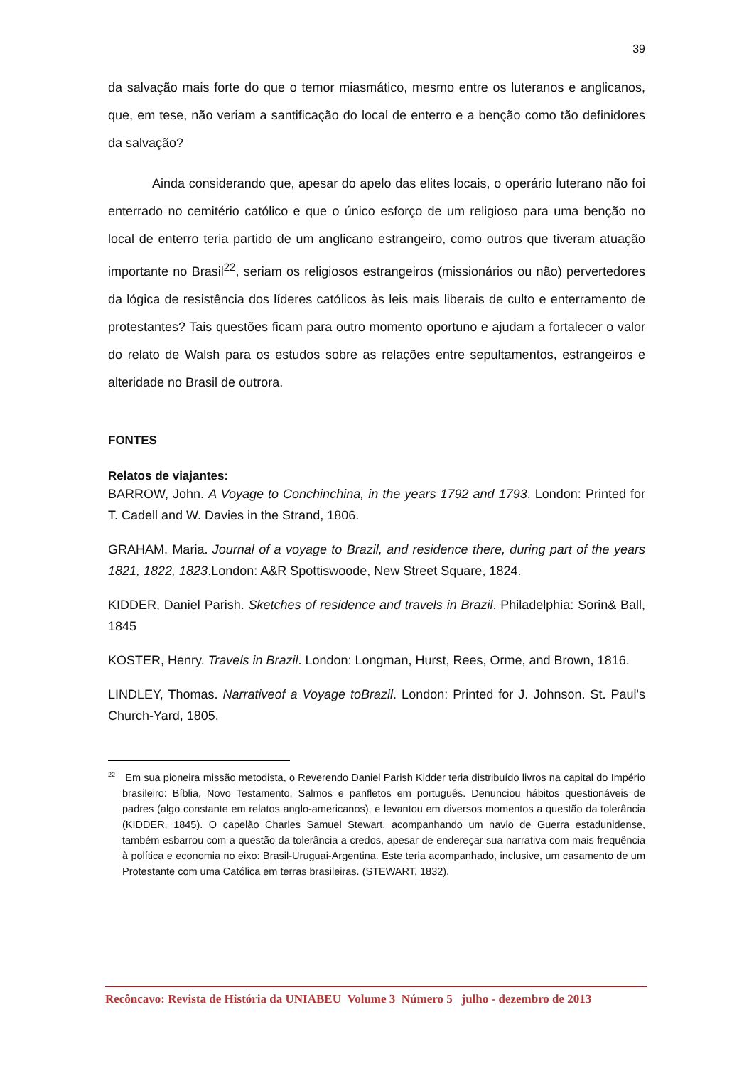39
da salvação mais forte do que o temor miasmático, mesmo entre os luteranos e anglicanos, que, em tese, não veriam a santificação do local de enterro e a benção como tão definidores da salvação?
Ainda considerando que, apesar do apelo das elites locais, o operário luterano não foi enterrado no cemitério católico e que o único esforço de um religioso para uma benção no local de enterro teria partido de um anglicano estrangeiro, como outros que tiveram atuação importante no Brasil<sup>22</sup>, seriam os religiosos estrangeiros (missionários ou não) pervertedores da lógica de resistência dos líderes católicos às leis mais liberais de culto e enterramento de protestantes? Tais questões ficam para outro momento oportuno e ajudam a fortalecer o valor do relato de Walsh para os estudos sobre as relações entre sepultamentos, estrangeiros e alteridade no Brasil de outrora.
FONTES
Relatos de viajantes:
BARROW, John. A Voyage to Conchinchina, in the years 1792 and 1793. London: Printed for T. Cadell and W. Davies in the Strand, 1806.
GRAHAM, Maria. Journal of a voyage to Brazil, and residence there, during part of the years 1821, 1822, 1823.London: A&R Spottiswoode, New Street Square, 1824.
KIDDER, Daniel Parish. Sketches of residence and travels in Brazil. Philadelphia: Sorin& Ball, 1845
KOSTER, Henry. Travels in Brazil. London: Longman, Hurst, Rees, Orme, and Brown, 1816.
LINDLEY, Thomas. Narrativeof a Voyage toBrazil. London: Printed for J. Johnson. St. Paul's Church-Yard, 1805.
<sup>22</sup> Em sua pioneira missão metodista, o Reverendo Daniel Parish Kidder teria distribuído livros na capital do Império brasileiro: Bíblia, Novo Testamento, Salmos e panfletos em português. Denunciou hábitos questionáveis de padres (algo constante em relatos anglo-americanos), e levantou em diversos momentos a questão da tolerância (KIDDER, 1845). O capelão Charles Samuel Stewart, acompanhando um navio de Guerra estadunidense, também esbarrou com a questão da tolerância a credos, apesar de endereçar sua narrativa com mais frequência à política e economia no eixo: Brasil-Uruguai-Argentina. Este teria acompanhado, inclusive, um casamento de um Protestante com uma Católica em terras brasileiras. (STEWART, 1832).
Recôncavo: Revista de História da UNIABEU Volume 3 Número 5 julho - dezembro de 2013